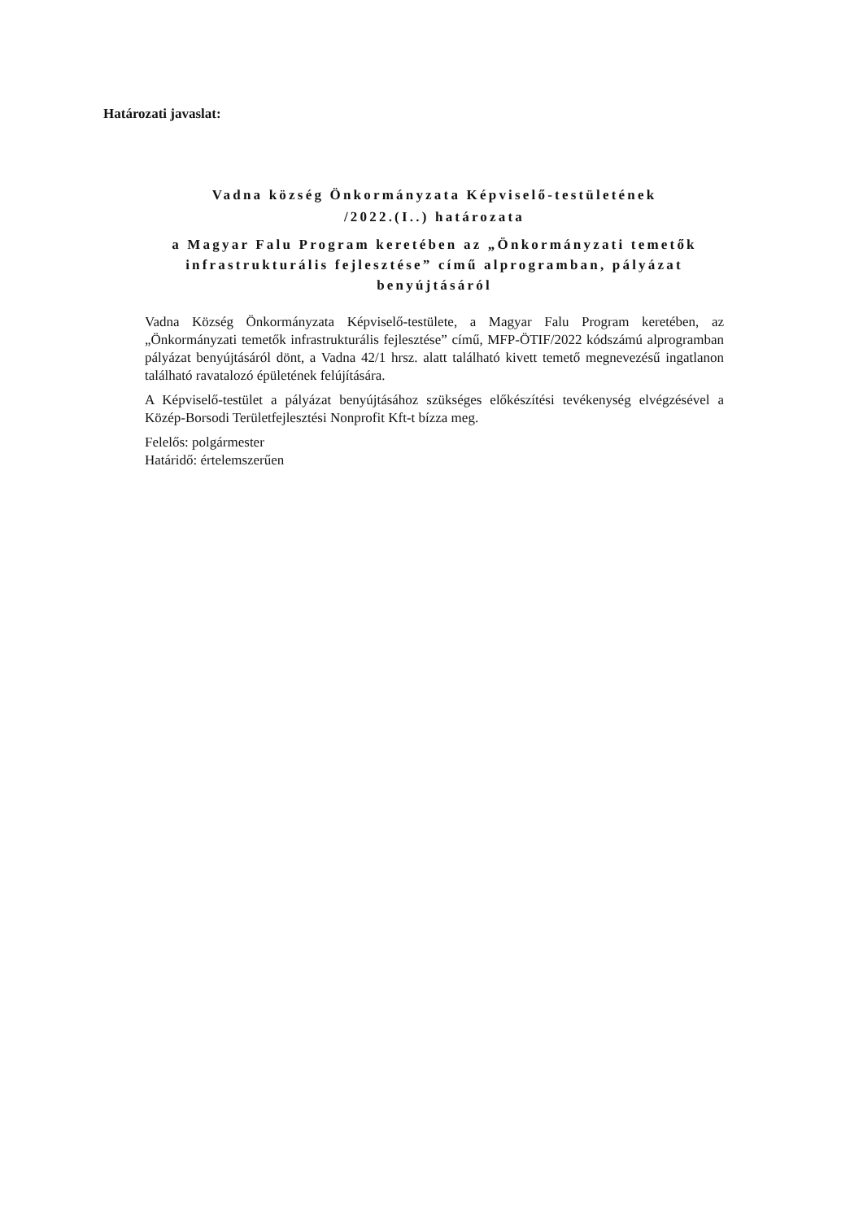Határozati javaslat:
Vadna község Önkormányzata Képviselő-testületének
/2022.(I..) határozata
a Magyar Falu Program keretében az „Önkormányzati temetők infrastrukturális fejlesztése” című alprogramban, pályázat benyújtásáról
Vadna Község Önkormányzata Képviselő-testülete, a Magyar Falu Program keretében, az „Önkormányzati temetők infrastrukturális fejlesztése” című, MFP-ÖTIF/2022 kódszámú alprogramban pályázat benyújtásáról dönt, a Vadna 42/1 hrsz. alatt található kivett temető megnevezésű ingatlanon található ravatalozó épületének felújítására.
A Képviselő-testület a pályázat benyújtásához szükséges előkészítési tevékenység elvégzésével a Közép-Borsodi Területfejlesztési Nonprofit Kft-t bízza meg.
Felelős: polgármester
Határidő: értelemszerűen